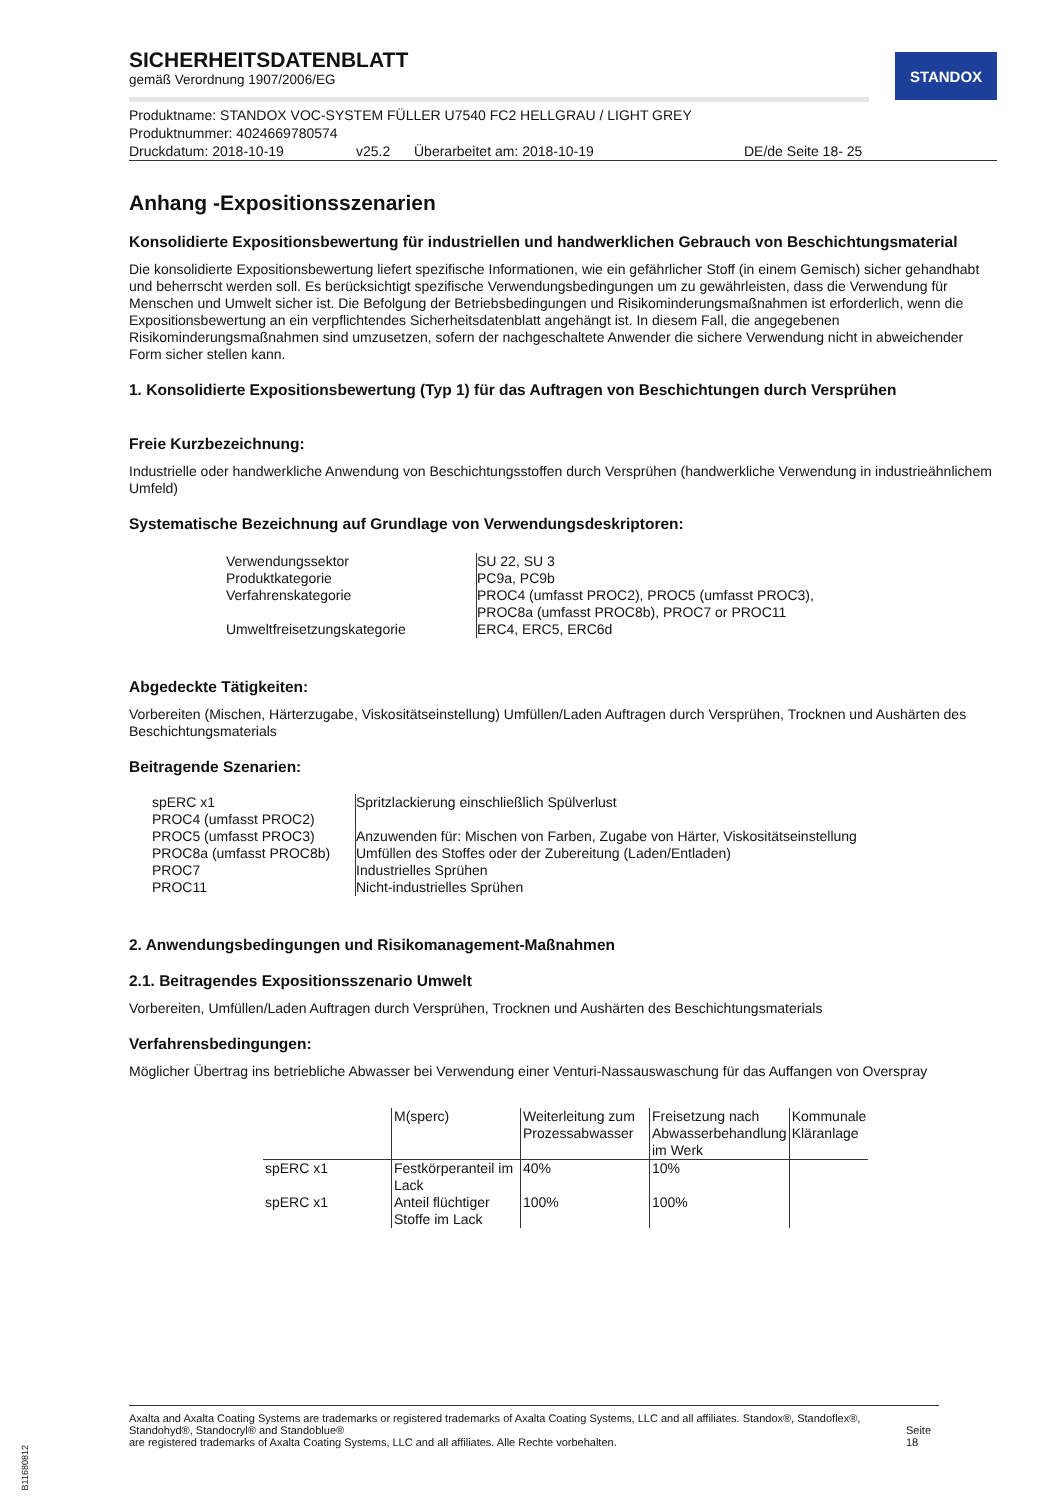STANDOX
SICHERHEITSDATENBLATT
gemäß Verordnung 1907/2006/EG
Produktname: STANDOX VOC-SYSTEM FÜLLER U7540 FC2 HELLGRAU / LIGHT GREY
Produktnummer: 4024669780574
Druckdatum: 2018-10-19 v25.2 Überarbeitet am: 2018-10-19 DE/de Seite 18- 25
Anhang -Expositionsszenarien
Konsolidierte Expositionsbewertung für industriellen und handwerklichen Gebrauch von Beschichtungsmaterial
Die konsolidierte Expositionsbewertung liefert spezifische Informationen, wie ein gefährlicher Stoff (in einem Gemisch) sicher gehandhabt und beherrscht werden soll. Es berücksichtigt spezifische Verwendungsbedingungen um zu gewährleisten, dass die Verwendung für Menschen und Umwelt sicher ist. Die Befolgung der Betriebsbedingungen und Risikominderungsmaßnahmen ist erforderlich, wenn die Expositionsbewertung an ein verpflichtendes Sicherheitsdatenblatt angehängt ist. In diesem Fall, die angegebenen Risikominderungsmaßnahmen sind umzusetzen, sofern der nachgeschaltete Anwender die sichere Verwendung nicht in abweichender Form sicher stellen kann.
1. Konsolidierte Expositionsbewertung (Typ 1) für das Auftragen von Beschichtungen durch Versprühen
Freie Kurzbezeichnung:
Industrielle oder handwerkliche Anwendung von Beschichtungsstoffen durch Versprühen (handwerkliche Verwendung in industrieähnlichem Umfeld)
Systematische Bezeichnung auf Grundlage von Verwendungsdeskriptoren:
| Verwendungssektor | SU 22, SU 3 |
| Produktkategorie | PC9a, PC9b |
| Verfahrenskategorie | PROC4 (umfasst PROC2), PROC5 (umfasst PROC3), PROC8a (umfasst PROC8b), PROC7 or PROC11 |
| Umweltfreisetzungskategorie | ERC4, ERC5, ERC6d |
Abgedeckte Tätigkeiten:
Vorbereiten (Mischen, Härterzugabe, Viskositätseinstellung) Umfüllen/Laden Auftragen durch Versprühen, Trocknen und Aushärten des Beschichtungsmaterials
Beitragende Szenarien:
| spERC x1 | Spritzlackierung einschließlich Spülverlust |
| PROC4 (umfasst PROC2) | |
| PROC5 (umfasst PROC3) | Anzuwenden für: Mischen von Farben, Zugabe von Härter, Viskositätseinstellung |
| PROC8a (umfasst PROC8b) | Umfüllen des Stoffes oder der Zubereitung (Laden/Entladen) |
| PROC7 | Industrielles Sprühen |
| PROC11 | Nicht-industrielles Sprühen |
2. Anwendungsbedingungen und Risikomanagement-Maßnahmen
2.1. Beitragendes Expositionsszenario Umwelt
Vorbereiten, Umfüllen/Laden Auftragen durch Versprühen, Trocknen und Aushärten des Beschichtungsmaterials
Verfahrensbedingungen:
Möglicher Übertrag ins betriebliche Abwasser bei Verwendung einer Venturi-Nassauswaschung für das Auffangen von Overspray
| | M(sperc) | Weiterleitung zum Prozessabwasser | Freisetzung nach Abwasserbehandlung im Werk | Kommunale Kläranlage |
| --- | --- | --- | --- | --- |
| spERC x1 | Festkörperanteil im Lack | 40% | 10% | |
| spERC x1 | Anteil flüchtiger Stoffe im Lack | 100% | 100% | |
Axalta and Axalta Coating Systems are trademarks or registered trademarks of Axalta Coating Systems, LLC and all affiliates. Standox®, Standoflex®, Standohyd®, Standocryl® and Standoblue®
are registered trademarks of Axalta Coating Systems, LLC and all affiliates. Alle Rechte vorbehalten.
Seite 18
B11680812